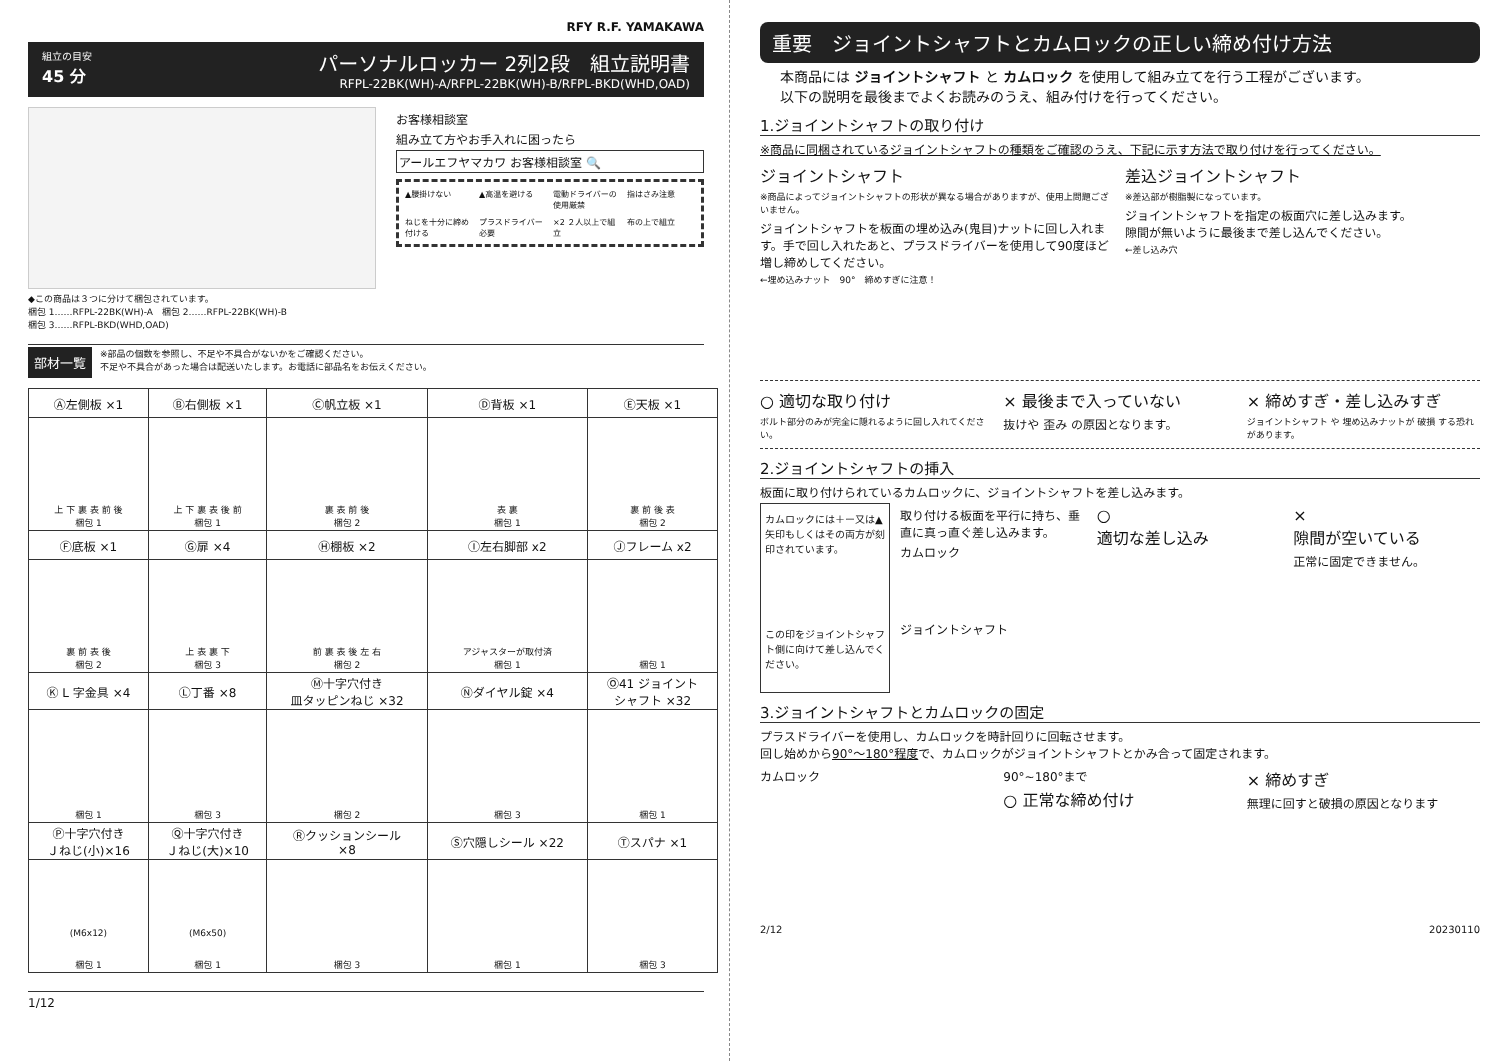RFY R.F. YAMAKAWA
組立の目安
45 分
パーソナルロッカー 2列2段　組立説明書
RFPL-22BK(WH)-A/RFPL-22BK(WH)-B/RFPL-BKD(WHD,OAD)
◆この商品は３つに分けて梱包されています。
梱包 1……RFPL-22BK(WH)-A　梱包 2……RFPL-22BK(WH)-B
梱包 3……RFPL-BKD(WHD,OAD)
お客様相談室
組み立て方やお手入れに困ったら
アールエフヤマカワ お客様相談室 🔍
▲腰掛けない ▲高温を避ける 電動ドライバーの使用厳禁 指はさみ注意 ねじを十分に締め付ける プラスドライバー必要 ×2 ２人以上で組立 布の上で組立
部材一覧
※部品の個数を参照し、不足や不具合がないかをご確認ください。
不足や不具合があった場合は配送いたします。お電話に部品名をお伝えください。
| Ⓐ左側板 ×1 | Ⓑ右側板 ×1 | Ⓒ帆立板 ×1 | Ⓓ背板 ×1 | Ⓔ天板 ×1 |
| --- | --- | --- | --- | --- |
| 上 下 裏 表 前 後 梱包 1 | 上 下 裏 表 後 前 梱包 1 | 裏 表 前 後 梱包 2 | 表 裏 梱包 1 | 裏 前 後 表 梱包 2 |
| Ⓕ底板 ×1 | Ⓖ扉 ×4 | Ⓗ棚板 ×2 | Ⓘ左右脚部 x2 | Ⓙフレーム x2 |
| 裏 前 表 後 梱包 2 | 上 表 裏 下 梱包 3 | 前 裏 表 後 左 右 梱包 2 | アジャスターが取付済 梱包 1 | 梱包 1 |
| Ⓚ L 字金具 ×4 | Ⓛ丁番 ×8 | Ⓜ十字穴付き 皿タッピンねじ ×32 | Ⓝダイヤル錠 ×4 | Ⓞ41 ジョイント シャフト ×32 |
| 梱包 1 | 梱包 3 | 梱包 2 | 梱包 3 | 梱包 1 |
| Ⓟ十字穴付き Ｊねじ(小)×16 | Ⓠ十字穴付き Ｊねじ(大)×10 | Ⓡクッションシール ×8 | Ⓢ穴隠しシール ×22 | Ⓣスパナ ×1 |
| (M6x12) 梱包 1 | (M6x50) 梱包 1 | 梱包 3 | 梱包 1 | 梱包 3 |
1/12
重要　ジョイントシャフトとカムロックの正しい締め付け方法
本商品には ジョイントシャフト と カムロック を使用して組み立てを行う工程がございます。
以下の説明を最後までよくお読みのうえ、組み付けを行ってください。
1.ジョイントシャフトの取り付け
※商品に同梱されているジョイントシャフトの種類をご確認のうえ、下記に示す方法で取り付けを行ってください。
ジョイントシャフト
※商品によってジョイントシャフトの形状が異なる場合がありますが、使用上問題ございません。
ジョイントシャフトを板面の埋め込み(鬼目)ナットに回し入れます。手で回し入れたあと、プラスドライバーを使用して90度ほど増し締めしてください。
←埋め込みナット　90°　締めすぎに注意！
差込ジョイントシャフト
※差込部が樹脂製になっています。
ジョイントシャフトを指定の板面穴に差し込みます。
隙間が無いように最後まで差し込んでください。
←差し込み穴
○ 適切な取り付け
ボルト部分のみが完全に隠れるように回し入れてください。
× 最後まで入っていない
抜けや 歪み の原因となります。
× 締めすぎ・差し込みすぎ
ジョイントシャフト や 埋め込みナットが 破損 する恐れがあります。
2.ジョイントシャフトの挿入
板面に取り付けられているカムロックに、ジョイントシャフトを差し込みます。
カムロックには＋ー又は▲矢印もしくはその両方が刻印されています。
この印をジョイントシャフト側に向けて差し込んでください。
取り付ける板面を平行に持ち、垂直に真っ直ぐ差し込みます。
カムロック
ジョイントシャフト
○
適切な差し込み
×
隙間が空いている
正常に固定できません。
3.ジョイントシャフトとカムロックの固定
プラスドライバーを使用し、カムロックを時計回りに回転させます。
回し始めから90°～180°程度で、カムロックがジョイントシャフトとかみ合って固定されます。
カムロック 90°~180°まで
○ 正常な締め付け
× 締めすぎ
無理に回すと破損の原因となります
2/12 20230110